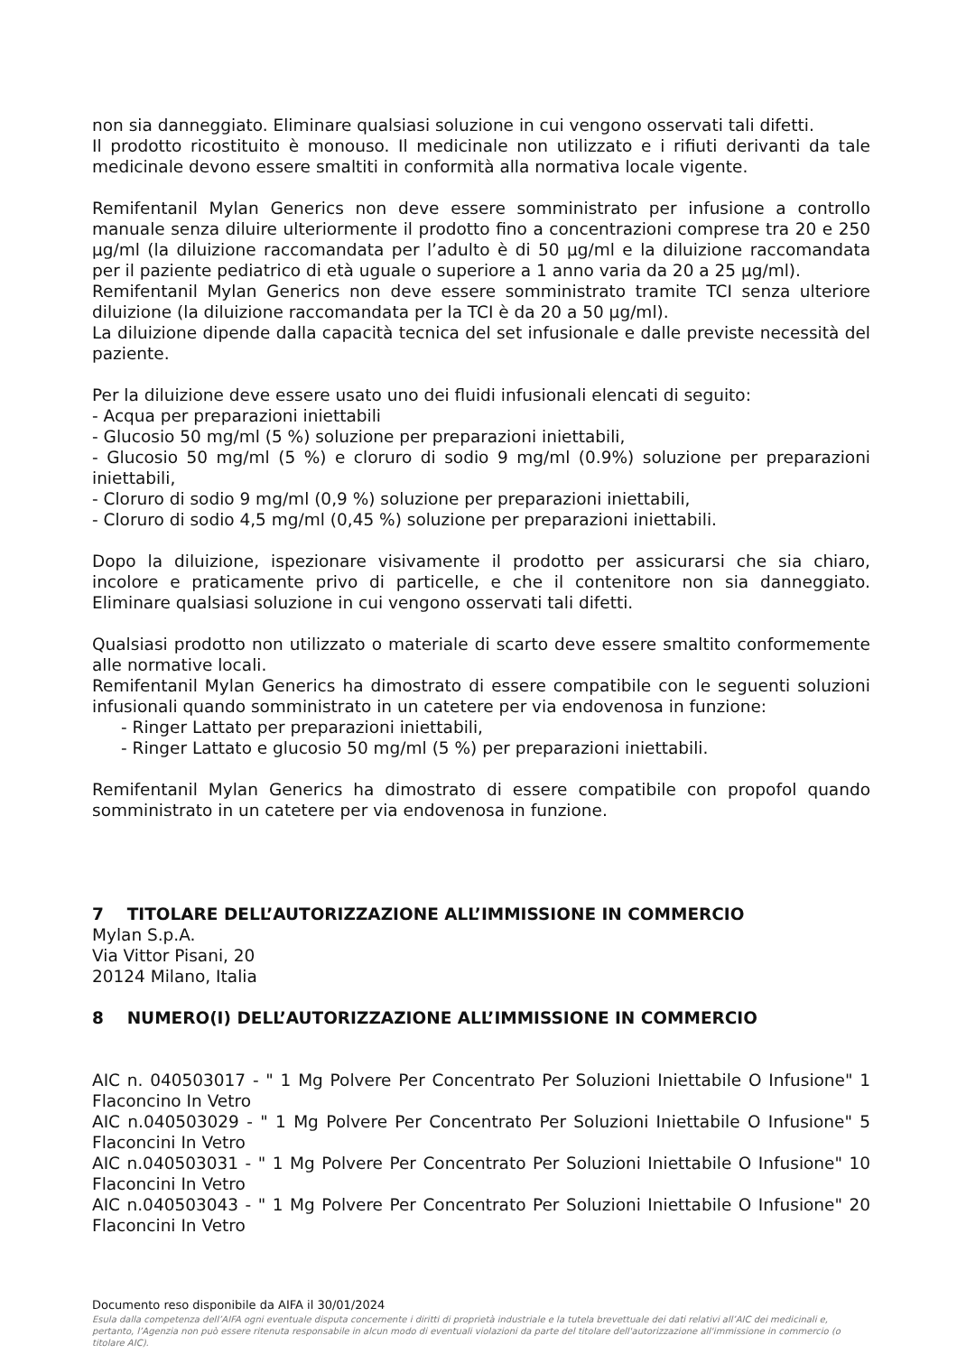non sia danneggiato. Eliminare qualsiasi soluzione in cui vengono osservati tali difetti.
Il prodotto ricostituito è monouso. Il medicinale non utilizzato e i rifiuti derivanti da tale medicinale devono essere smaltiti in conformità alla normativa locale vigente.
Remifentanil Mylan Generics non deve essere somministrato per infusione a controllo manuale senza diluire ulteriormente il prodotto fino a concentrazioni comprese tra 20 e 250 µg/ml (la diluizione raccomandata per l’adulto è di 50 µg/ml e la diluizione raccomandata per il paziente pediatrico di età uguale o superiore a 1 anno varia da 20 a 25 µg/ml).
Remifentanil Mylan Generics non deve essere somministrato tramite TCI senza ulteriore diluizione (la diluizione raccomandata per la TCI è da 20 a 50 µg/ml).
La diluizione dipende dalla capacità tecnica del set infusionale e dalle previste necessità del paziente.
Per la diluizione deve essere usato uno dei fluidi infusionali elencati di seguito:
- Acqua per preparazioni iniettabili
- Glucosio 50 mg/ml (5 %) soluzione per preparazioni iniettabili,
- Glucosio 50 mg/ml (5 %) e cloruro di sodio 9 mg/ml (0.9%) soluzione per preparazioni iniettabili,
- Cloruro di sodio 9 mg/ml (0,9 %) soluzione per preparazioni iniettabili,
- Cloruro di sodio 4,5 mg/ml (0,45 %) soluzione per preparazioni iniettabili.
Dopo la diluizione, ispezionare visivamente il prodotto per assicurarsi che sia chiaro, incolore e praticamente privo di particelle, e che il contenitore non sia danneggiato. Eliminare qualsiasi soluzione in cui vengono osservati tali difetti.
Qualsiasi prodotto non utilizzato o materiale di scarto deve essere smaltito conformemente alle normative locali.
Remifentanil Mylan Generics ha dimostrato di essere compatibile con le seguenti soluzioni infusionali quando somministrato in un catetere per via endovenosa in funzione:
- Ringer Lattato per preparazioni iniettabili,
- Ringer Lattato e glucosio 50 mg/ml (5 %) per preparazioni iniettabili.
Remifentanil Mylan Generics ha dimostrato di essere compatibile con propofol quando somministrato in un catetere per via endovenosa in funzione.
7 TITOLARE DELL’AUTORIZZAZIONE ALL’IMMISSIONE IN COMMERCIO
Mylan S.p.A.
Via Vittor Pisani, 20
20124 Milano, Italia
8 NUMERO(I) DELL’AUTORIZZAZIONE ALL’IMMISSIONE IN COMMERCIO
AIC n. 040503017 - " 1 Mg Polvere Per Concentrato Per Soluzioni Iniettabile O Infusione" 1 Flaconcino In Vetro
AIC n.040503029 - " 1 Mg Polvere Per Concentrato Per Soluzioni Iniettabile O Infusione" 5 Flaconcini In Vetro
AIC n.040503031 - " 1 Mg Polvere Per Concentrato Per Soluzioni Iniettabile O Infusione" 10 Flaconcini In Vetro
AIC n.040503043 - " 1 Mg Polvere Per Concentrato Per Soluzioni Iniettabile O Infusione" 20 Flaconcini In Vetro
Documento reso disponibile da AIFA il 30/01/2024
Esula dalla competenza dell’AIFA ogni eventuale disputa concernente i diritti di proprietà industriale e la tutela brevettuale dei dati relativi all’AIC dei medicinali e, pertanto, l’Agenzia non può essere ritenuta responsabile in alcun modo di eventuali violazioni da parte del titolare dell'autorizzazione all'immissione in commercio (o titolare AIC).